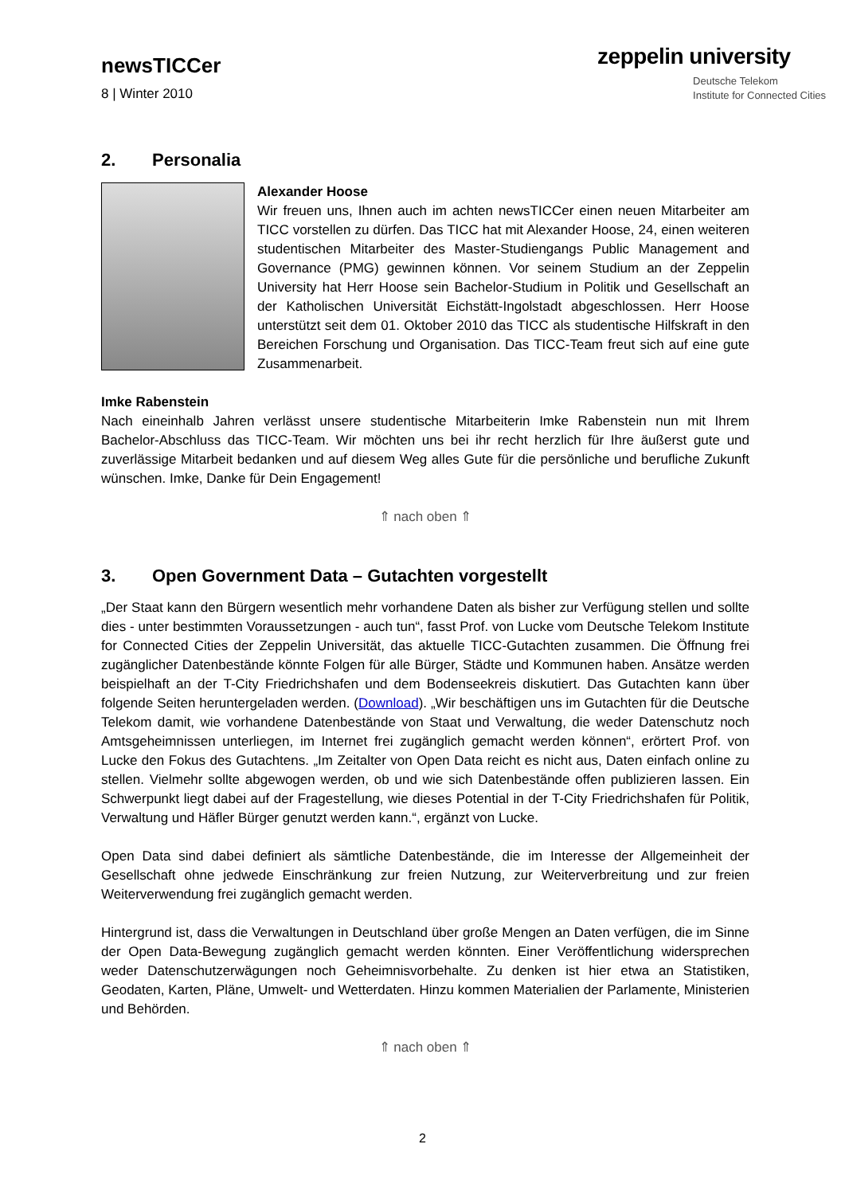newsTICCer
8 | Winter 2010
zeppelin university
Deutsche Telekom
Institute for Connected Cities
2. Personalia
Alexander Hoose
Wir freuen uns, Ihnen auch im achten newsTICCer einen neuen Mitarbeiter am TICC vorstellen zu dürfen. Das TICC hat mit Alexander Hoose, 24, einen weiteren studentischen Mitarbeiter des Master-Studiengangs Public Management and Governance (PMG) gewinnen können. Vor seinem Studium an der Zeppelin University hat Herr Hoose sein Bachelor-Studium in Politik und Gesellschaft an der Katholischen Universität Eichstätt-Ingolstadt abgeschlossen. Herr Hoose unterstützt seit dem 01. Oktober 2010 das TICC als studentische Hilfskraft in den Bereichen Forschung und Organisation. Das TICC-Team freut sich auf eine gute Zusammenarbeit.
Imke Rabenstein
Nach eineinhalb Jahren verlässt unsere studentische Mitarbeiterin Imke Rabenstein nun mit Ihrem Bachelor-Abschluss das TICC-Team. Wir möchten uns bei ihr recht herzlich für Ihre äußerst gute und zuverlässige Mitarbeit bedanken und auf diesem Weg alles Gute für die persönliche und berufliche Zukunft wünschen. Imke, Danke für Dein Engagement!
⇑ nach oben ⇑
3. Open Government Data – Gutachten vorgestellt
„Der Staat kann den Bürgern wesentlich mehr vorhandene Daten als bisher zur Verfügung stellen und sollte dies - unter bestimmten Voraussetzungen - auch tun“, fasst Prof. von Lucke vom Deutsche Telekom Institute for Connected Cities der Zeppelin Universität, das aktuelle TICC-Gutachten zusammen. Die Öffnung frei zugänglicher Datenbestände könnte Folgen für alle Bürger, Städte und Kommunen haben. Ansätze werden beispielhaft an der T-City Friedrichshafen und dem Bodenseekreis diskutiert. Das Gutachten kann über folgende Seiten heruntergeladen werden. (Download). „Wir beschäftigen uns im Gutachten für die Deutsche Telekom damit, wie vorhandene Datenbestände von Staat und Verwaltung, die weder Datenschutz noch Amtsgeheimnissen unterliegen, im Internet frei zugänglich gemacht werden können“, erörtert Prof. von Lucke den Fokus des Gutachtens. „Im Zeitalter von Open Data reicht es nicht aus, Daten einfach online zu stellen. Vielmehr sollte abgewogen werden, ob und wie sich Datenbestände offen publizieren lassen. Ein Schwerpunkt liegt dabei auf der Fragestellung, wie dieses Potential in der T-City Friedrichshafen für Politik, Verwaltung und Häfler Bürger genutzt werden kann.“, ergänzt von Lucke.
Open Data sind dabei definiert als sämtliche Datenbestände, die im Interesse der Allgemeinheit der Gesellschaft ohne jedwede Einschränkung zur freien Nutzung, zur Weiterverbreitung und zur freien Weiterverwendung frei zugänglich gemacht werden.
Hintergrund ist, dass die Verwaltungen in Deutschland über große Mengen an Daten verfügen, die im Sinne der Open Data-Bewegung zugänglich gemacht werden könnten. Einer Veröffentlichung widersprechen weder Datenschutzerwägungen noch Geheimnisvorbehalte. Zu denken ist hier etwa an Statistiken, Geodaten, Karten, Pläne, Umwelt- und Wetterdaten. Hinzu kommen Materialien der Parlamente, Ministerien und Behörden.
⇑ nach oben ⇑
2